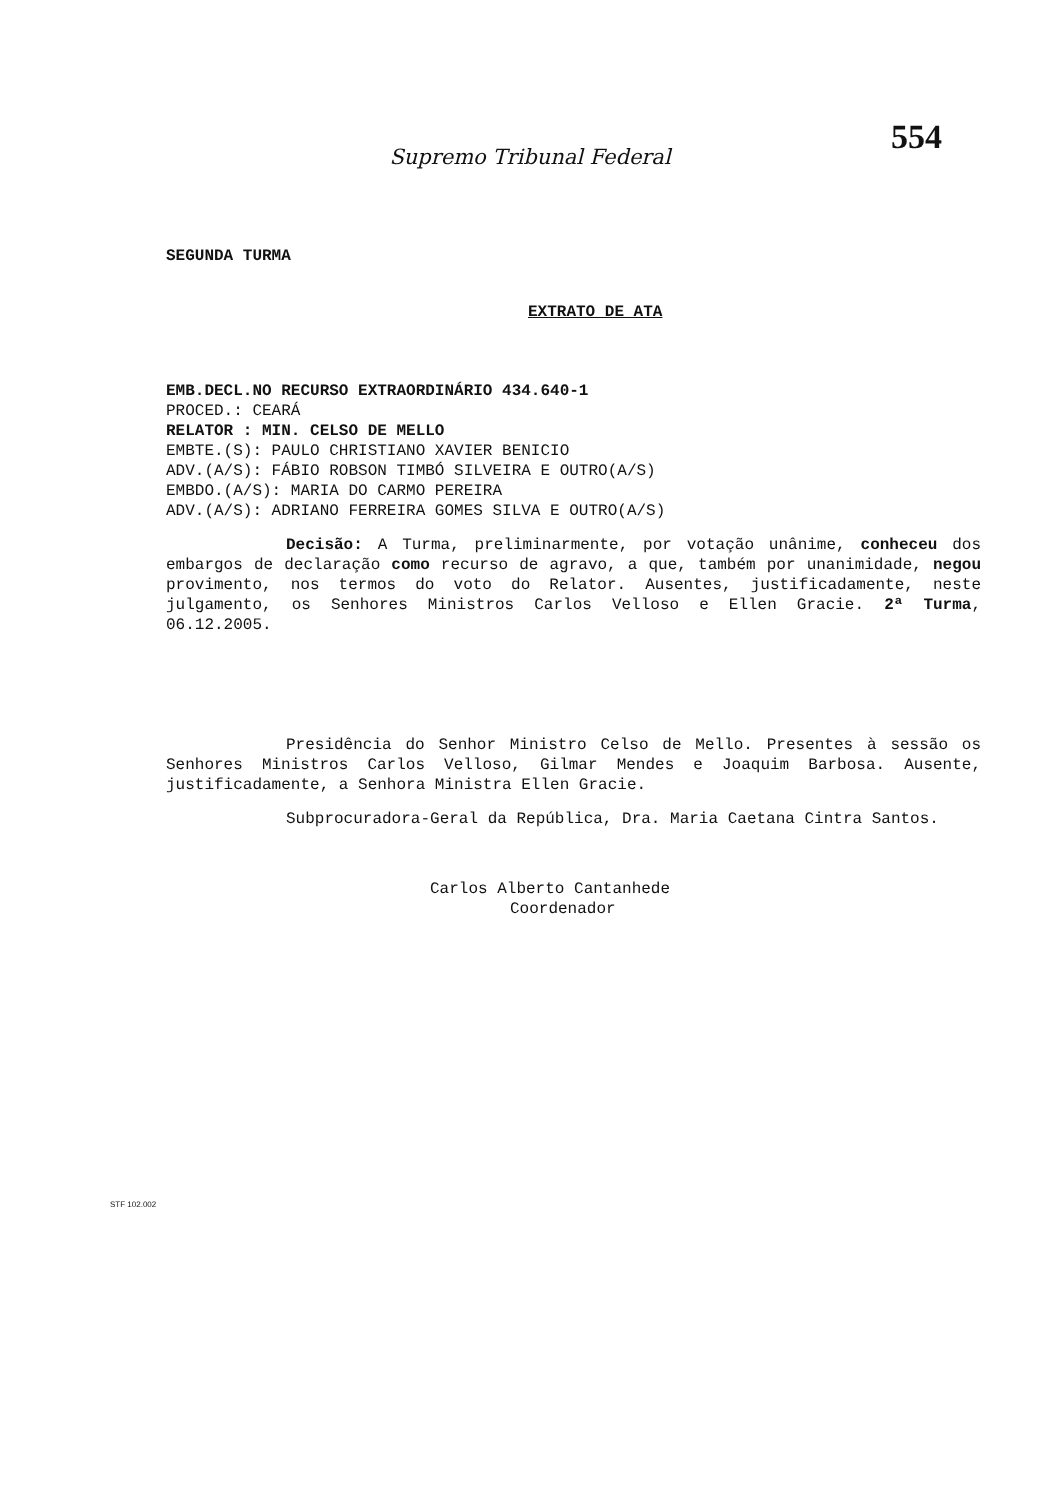554
Supremo Tribunal Federal
SEGUNDA TURMA
EXTRATO DE ATA
EMB.DECL.NO RECURSO EXTRAORDINÁRIO 434.640-1
PROCED.: CEARÁ
RELATOR : MIN. CELSO DE MELLO
EMBTE.(S): PAULO CHRISTIANO XAVIER BENICIO
ADV.(A/S): FÁBIO ROBSON TIMBÓ SILVEIRA E OUTRO(A/S)
EMBDO.(A/S): MARIA DO CARMO PEREIRA
ADV.(A/S): ADRIANO FERREIRA GOMES SILVA E OUTRO(A/S)
Decisão: A Turma, preliminarmente, por votação unânime, conheceu dos embargos de declaração como recurso de agravo, a que, também por unanimidade, negou provimento, nos termos do voto do Relator. Ausentes, justificadamente, neste julgamento, os Senhores Ministros Carlos Velloso e Ellen Gracie. 2ª Turma, 06.12.2005.
Presidência do Senhor Ministro Celso de Mello. Presentes à sessão os Senhores Ministros Carlos Velloso, Gilmar Mendes e Joaquim Barbosa. Ausente, justificadamente, a Senhora Ministra Ellen Gracie.
Subprocuradora-Geral da República, Dra. Maria Caetana Cintra Santos.
Carlos Alberto Cantanhede
Coordenador
STF 102.002